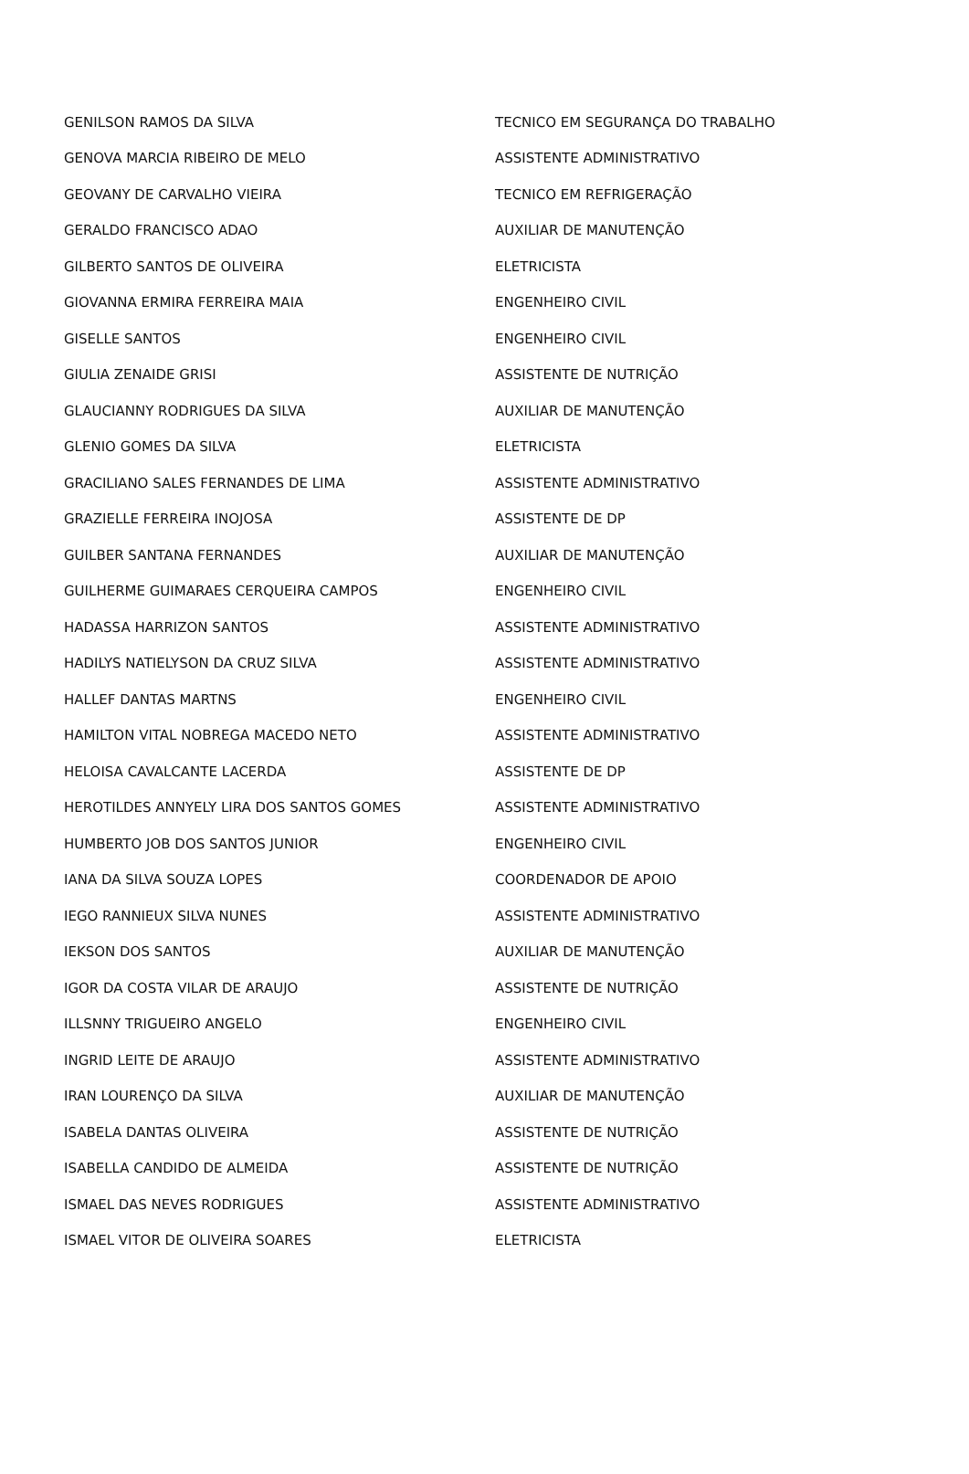| GENILSON RAMOS DA SILVA | TECNICO EM SEGURANÇA DO TRABALHO |
| GENOVA MARCIA RIBEIRO DE MELO | ASSISTENTE ADMINISTRATIVO |
| GEOVANY DE CARVALHO VIEIRA | TECNICO EM REFRIGERAÇÃO |
| GERALDO FRANCISCO ADAO | AUXILIAR DE MANUTENÇÃO |
| GILBERTO SANTOS DE OLIVEIRA | ELETRICISTA |
| GIOVANNA ERMIRA FERREIRA MAIA | ENGENHEIRO CIVIL |
| GISELLE SANTOS | ENGENHEIRO CIVIL |
| GIULIA ZENAIDE GRISI | ASSISTENTE DE NUTRIÇÃO |
| GLAUCIANNY RODRIGUES DA SILVA | AUXILIAR DE MANUTENÇÃO |
| GLENIO GOMES DA SILVA | ELETRICISTA |
| GRACILIANO SALES FERNANDES DE LIMA | ASSISTENTE ADMINISTRATIVO |
| GRAZIELLE FERREIRA INOJOSA | ASSISTENTE DE DP |
| GUILBER SANTANA FERNANDES | AUXILIAR DE MANUTENÇÃO |
| GUILHERME GUIMARAES CERQUEIRA CAMPOS | ENGENHEIRO CIVIL |
| HADASSA HARRIZON SANTOS | ASSISTENTE ADMINISTRATIVO |
| HADILYS NATIELYSON DA CRUZ SILVA | ASSISTENTE ADMINISTRATIVO |
| HALLEF DANTAS MARTNS | ENGENHEIRO CIVIL |
| HAMILTON VITAL NOBREGA MACEDO NETO | ASSISTENTE ADMINISTRATIVO |
| HELOISA CAVALCANTE LACERDA | ASSISTENTE DE DP |
| HEROTILDES ANNYELY LIRA DOS SANTOS GOMES | ASSISTENTE ADMINISTRATIVO |
| HUMBERTO JOB DOS SANTOS JUNIOR | ENGENHEIRO CIVIL |
| IANA DA SILVA SOUZA LOPES | COORDENADOR DE APOIO |
| IEGO RANNIEUX SILVA NUNES | ASSISTENTE ADMINISTRATIVO |
| IEKSON DOS SANTOS | AUXILIAR DE MANUTENÇÃO |
| IGOR DA COSTA VILAR DE ARAUJO | ASSISTENTE DE NUTRIÇÃO |
| ILLSNNY TRIGUEIRO ANGELO | ENGENHEIRO CIVIL |
| INGRID LEITE DE ARAUJO | ASSISTENTE ADMINISTRATIVO |
| IRAN LOURENÇO DA SILVA | AUXILIAR DE MANUTENÇÃO |
| ISABELA DANTAS OLIVEIRA | ASSISTENTE DE NUTRIÇÃO |
| ISABELLA CANDIDO DE ALMEIDA | ASSISTENTE DE NUTRIÇÃO |
| ISMAEL DAS NEVES RODRIGUES | ASSISTENTE ADMINISTRATIVO |
| ISMAEL VITOR DE OLIVEIRA SOARES | ELETRICISTA |